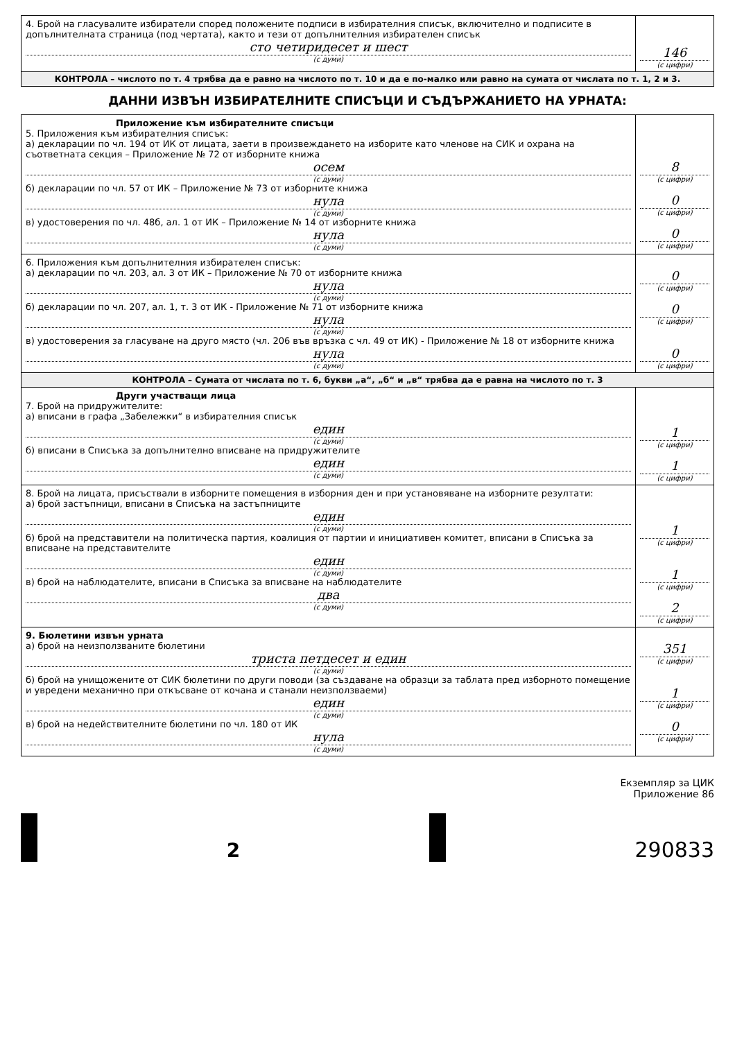| 4. Брой на гласувалите избиратели според положените подписи в избирателния списък, включително и подписите в допълнителната страница (под чертата), както и тези от допълнителния избирателен списък сто четиридесет и шест (с думи) | 146 (с цифри) |
| КОНТРОЛА – числото по т. 4 трябва да е равно на числото по т. 10 и да е по-малко или равно на сумата от числата по т. 1, 2 и 3. | |
ДАННИ ИЗВЪН ИЗБИРАТЕЛНИТЕ СПИСЪЦИ И СЪДЪРЖАНИЕТО НА УРНАТА:
| Приложение към избирателните списъци 5. Приложения към избирателния списък: а) декларации по чл. 194 от ИК от лицата, заети в произвеждането на изборите като членове на СИК и охрана на съответната секция – Приложение № 72 от изборните книжа осем (с думи) б) декларации по чл. 57 от ИК – Приложение № 73 от изборните книжа нула (с думи) в) удостоверения по чл. 48б, ал. 1 от ИК – Приложение № 14 от изборните книжа нула (с думи) | 8 (с цифри) 0 (с цифри) 0 (с цифри) |
| 6. Приложения към допълнителния избирателен списък: а) декларации по чл. 203, ал. 3 от ИК – Приложение № 70 от изборните книжа нула (с думи) б) декларации по чл. 207, ал. 1, т. 3 от ИК - Приложение № 71 от изборните книжа нула (с думи) в) удостоверения за гласуване на друго място (чл. 206 във връзка с чл. 49 от ИК) - Приложение № 18 от изборните книжа нула (с думи) | 0 (с цифри) 0 (с цифри) 0 (с цифри) |
| КОНТРОЛА – Сумата от числата по т. 6, букви „а“, „б“ и „в“ трябва да е равна на числото по т. 3 | |
| Други участващи лица 7. Брой на придружителите: а) вписани в графа „Забележки“ в избирателния списък един (с думи) б) вписани в Списъка за допълнително вписване на придружителите един (с думи) | 1 (с цифри) 1 (с цифри) |
| 8. Брой на лицата, присъствали в изборните помещения в изборния ден и при установяване на изборните резултати: а) брой застъпници, вписани в Списъка на застъпниците един (с думи) б) брой на представители на политическа партия, коалиция от партии и инициативен комитет, вписани в Списъка за вписване на представителите един (с думи) в) брой на наблюдателите, вписани в Списъка за вписване на наблюдателите два (с думи) | 1 (с цифри) 1 (с цифри) 2 (с цифри) |
| 9. Бюлетини извън урната а) брой на неизползваните бюлетини триста петдесет и един (с думи) б) брой на унищожените от СИК бюлетини по други поводи (за създаване на образци за таблата пред изборното помещение и увредени механично при откъсване от кочана и станали неизползваеми) един (с думи) в) брой на недействителните бюлетини по чл. 180 от ИК нула (с думи) | 351 (с цифри) 1 (с цифри) 0 (с цифри) |
Екземпляр за ЦИК
Приложение 86
2
290833